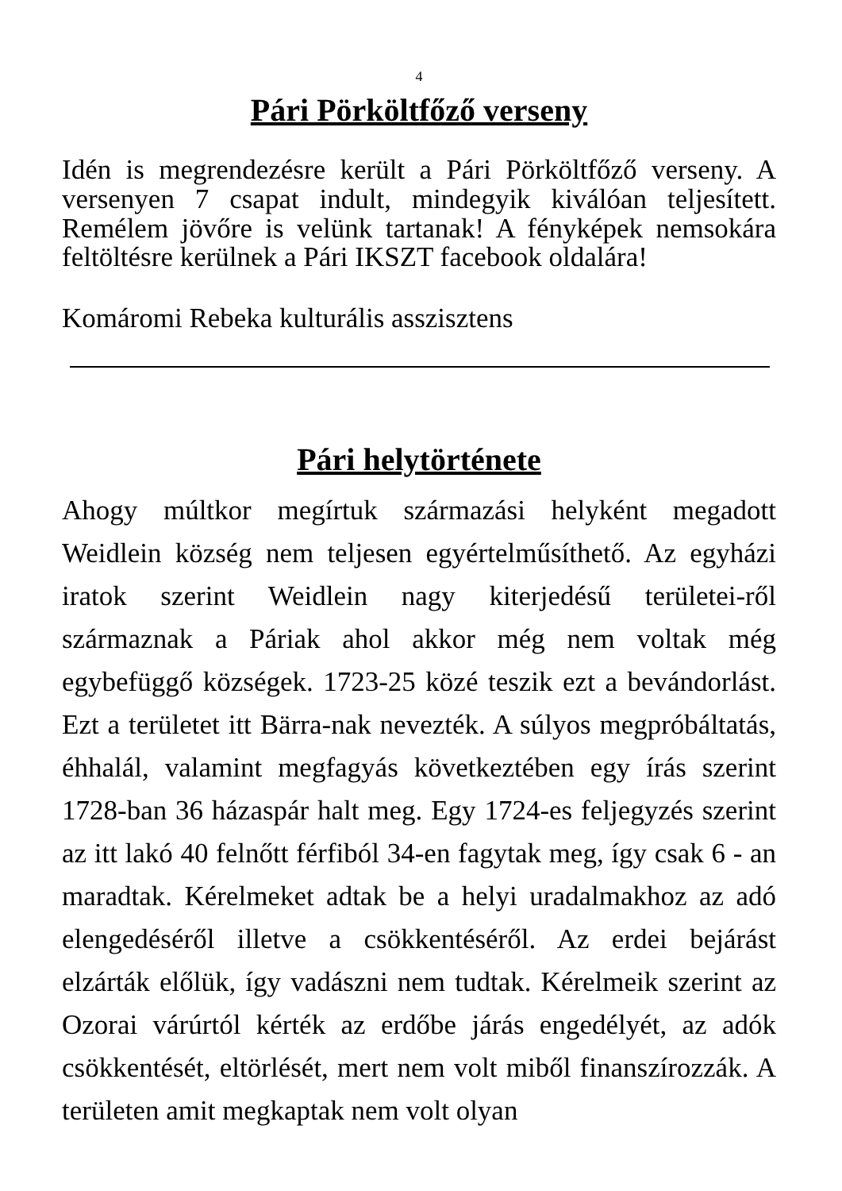4
Pári Pörköltfőző verseny
Idén is megrendezésre került a Pári Pörköltfőző verseny. A versenyen 7 csapat indult, mindegyik kiválóan teljesített. Remélem jövőre is velünk tartanak! A fényképek nemsokára feltöltésre kerülnek a Pári IKSZT facebook oldalára!
Komáromi Rebeka kulturális asszisztens
Pári helytörténete
Ahogy múltkor megírtuk származási helyként megadott Weidlein község nem teljesen egyértelműsíthető. Az egyházi iratok szerint Weidlein nagy kiterjedésű területei-ről származnak a Páriak ahol akkor még nem voltak még egybefüggő községek. 1723-25 közé teszik ezt a bevándorlást. Ezt a területet itt Bärra-nak nevezték. A súlyos megpróbáltatás, éhhalál, valamint megfagyás következtében egy írás szerint 1728-ban 36 házaspár halt meg. Egy 1724-es feljegyzés szerint az itt lakó 40 felnőtt férfiból 34-en fagytak meg, így csak 6 - an maradtak. Kérelmeket adtak be a helyi uradalmakhoz az adó elengedéséről illetve a csökkentéséről. Az erdei bejárást elzárták előlük, így vadászni nem tudtak. Kérelmeik szerint az Ozorai várúrtól kérték az erdőbe járás engedélyét, az adók csökkentését, eltörlését, mert nem volt miből finanszírozzák. A területen amit megkaptak nem volt olyan